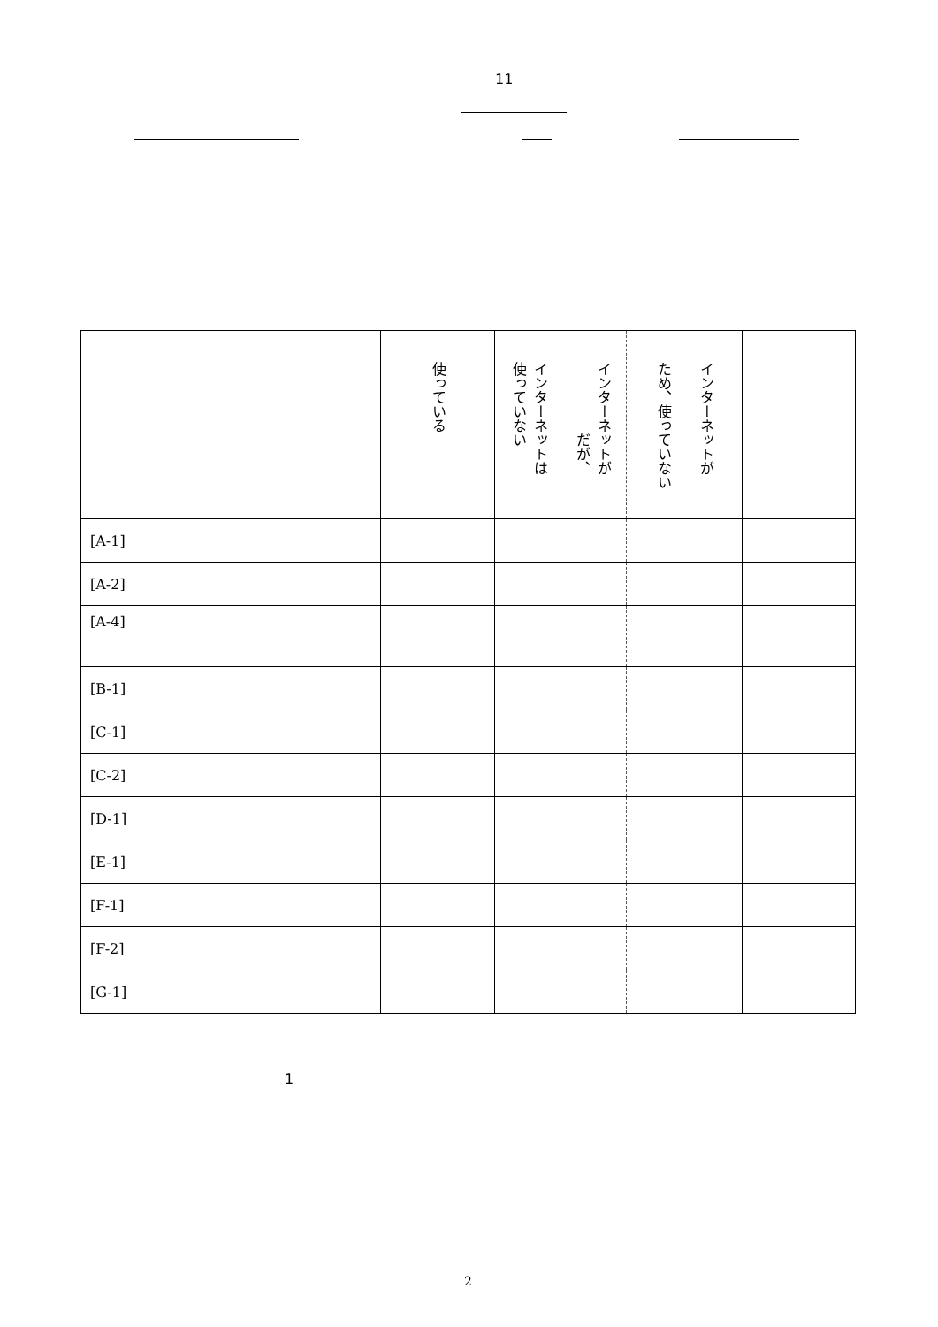11
| | 使っている | インターネットが だが、 インターネットは 使っていない | インターネットが ため、使っていない | |
| [A-1] | | | | |
| [A-2] | | | | |
| [A-4] | | | | |
| [B-1] | | | | |
| [C-1] | | | | |
| [C-2] | | | | |
| [D-1] | | | | |
| [E-1] | | | | |
| [F-1] | | | | |
| [F-2] | | | | |
| [G-1] | | | | |
1
2